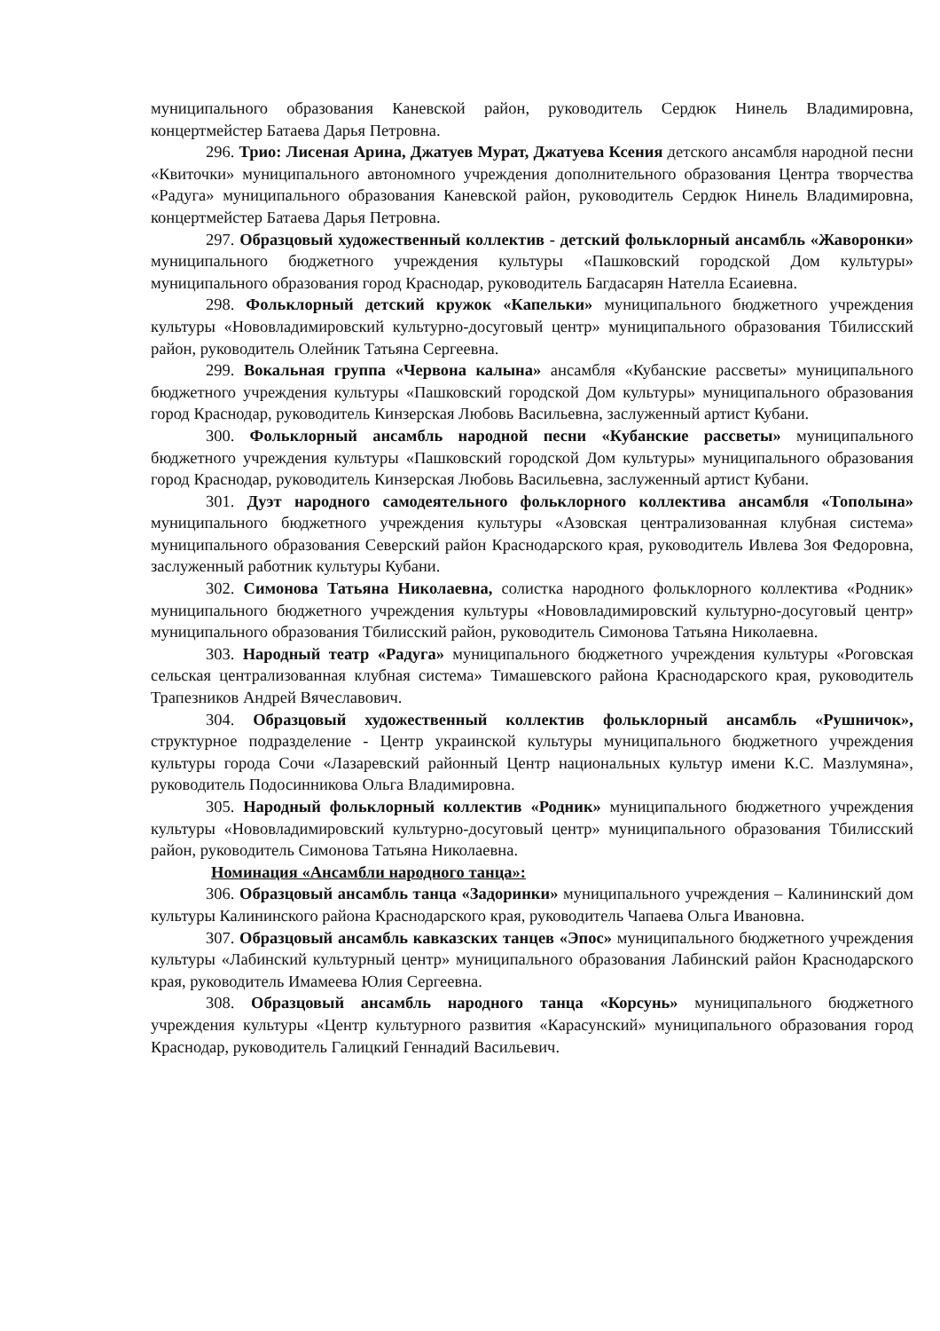муниципального образования Каневской район, руководитель Сердюк Нинель Владимировна, концертмейстер Батаева Дарья Петровна.
296. Трио: Лисеная Арина, Джатуев Мурат, Джатуева Ксения детского ансамбля народной песни «Квиточки» муниципального автономного учреждения дополнительного образования Центра творчества «Радуга» муниципального образования Каневской район, руководитель Сердюк Нинель Владимировна, концертмейстер Батаева Дарья Петровна.
297. Образцовый художественный коллектив - детский фольклорный ансамбль «Жаворонки» муниципального бюджетного учреждения культуры «Пашковский городской Дом культуры» муниципального образования город Краснодар, руководитель Багдасарян Нателла Есаиевна.
298. Фольклорный детский кружок «Капельки» муниципального бюджетного учреждения культуры «Нововладимировский культурно-досуговый центр» муниципального образования Тбилисский район, руководитель Олейник Татьяна Сергеевна.
299. Вокальная группа «Червона калына» ансамбля «Кубанские рассветы» муниципального бюджетного учреждения культуры «Пашковский городской Дом культуры» муниципального образования город Краснодар, руководитель Кинзерская Любовь Васильевна, заслуженный артист Кубани.
300. Фольклорный ансамбль народной песни «Кубанские рассветы» муниципального бюджетного учреждения культуры «Пашковский городской Дом культуры» муниципального образования город Краснодар, руководитель Кинзерская Любовь Васильевна, заслуженный артист Кубани.
301. Дуэт народного самодеятельного фольклорного коллектива ансамбля «Тополына» муниципального бюджетного учреждения культуры «Азовская централизованная клубная система» муниципального образования Северский район Краснодарского края, руководитель Ивлева Зоя Федоровна, заслуженный работник культуры Кубани.
302. Симонова Татьяна Николаевна, солистка народного фольклорного коллектива «Родник» муниципального бюджетного учреждения культуры «Нововладимировский культурно-досуговый центр» муниципального образования Тбилисский район, руководитель Симонова Татьяна Николаевна.
303. Народный театр «Радуга» муниципального бюджетного учреждения культуры «Роговская сельская централизованная клубная система» Тимашевского района Краснодарского края, руководитель Трапезников Андрей Вячеславович.
304. Образцовый художественный коллектив фольклорный ансамбль «Рушничок», структурное подразделение - Центр украинской культуры муниципального бюджетного учреждения культуры города Сочи «Лазаревский районный Центр национальных культур имени К.С. Мазлумяна», руководитель Подосинникова Ольга Владимировна.
305. Народный фольклорный коллектив «Родник» муниципального бюджетного учреждения культуры «Нововладимировский культурно-досуговый центр» муниципального образования Тбилисский район, руководитель Симонова Татьяна Николаевна.
Номинация «Ансамбли народного танца»:
306. Образцовый ансамбль танца «Задоринки» муниципального учреждения – Калининский дом культуры Калининского района Краснодарского края, руководитель Чапаева Ольга Ивановна.
307. Образцовый ансамбль кавказских танцев «Эпос» муниципального бюджетного учреждения культуры «Лабинский культурный центр» муниципального образования Лабинский район Краснодарского края, руководитель Имамеева Юлия Сергеевна.
308. Образцовый ансамбль народного танца «Корсунь» муниципального бюджетного учреждения культуры «Центр культурного развития «Карасунский» муниципального образования город Краснодар, руководитель Галицкий Геннадий Васильевич.